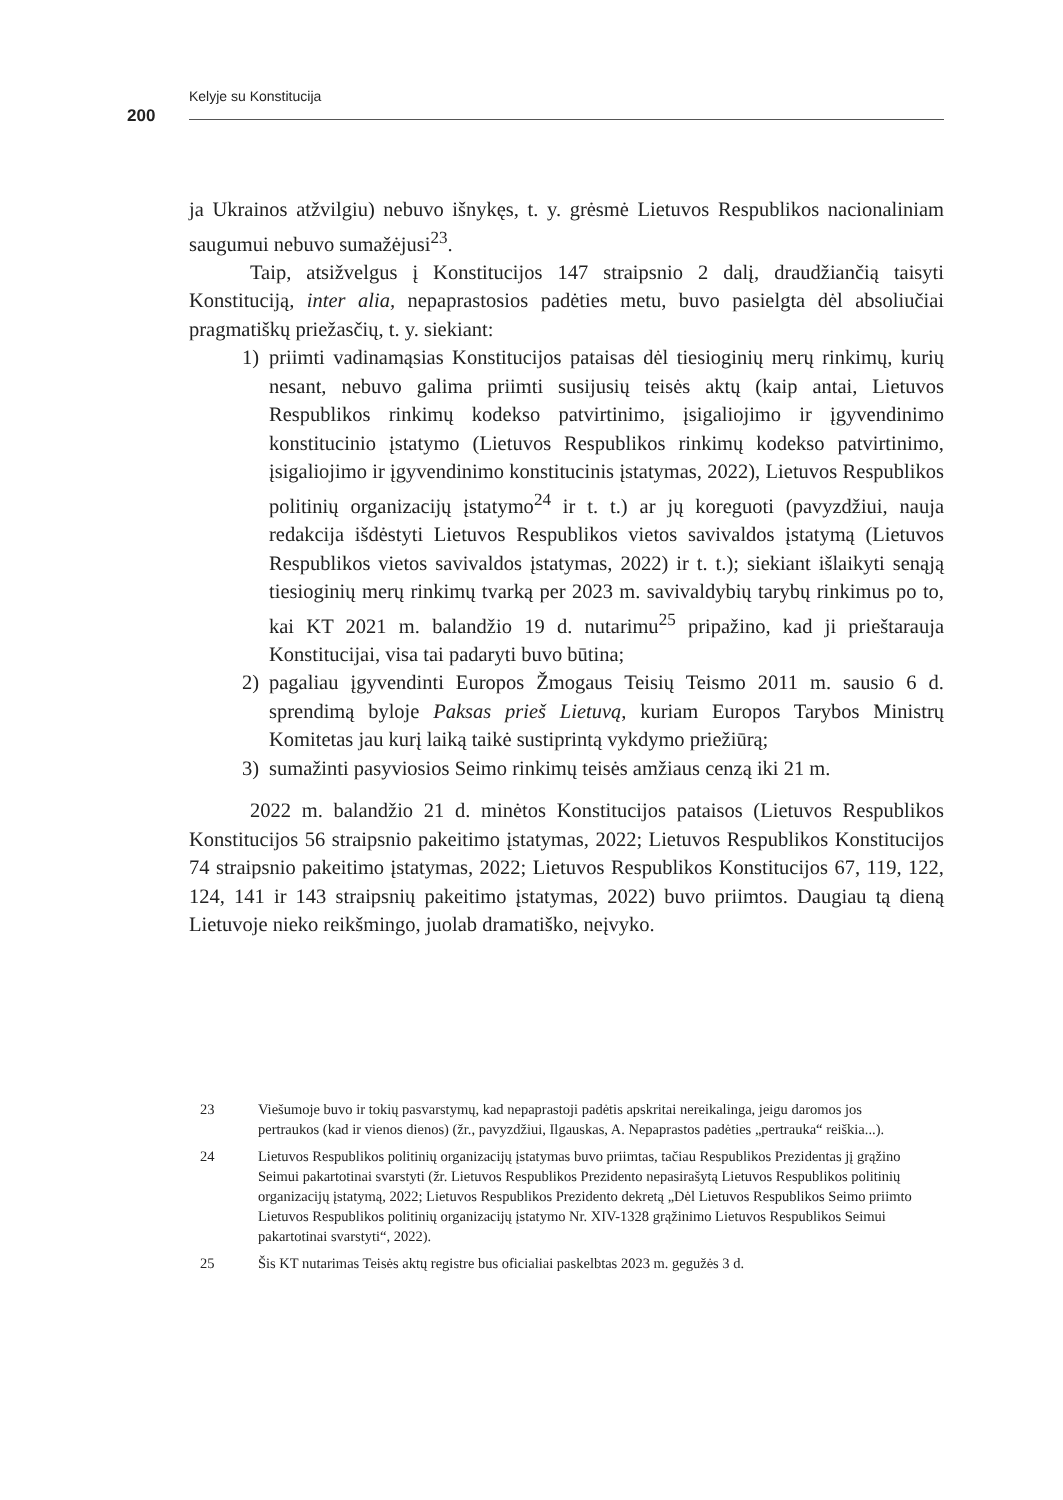Kelyje su Konstitucija
200
ja Ukrainos atžvilgiu) nebuvo išnykęs, t. y. grėsmė Lietuvos Respublikos nacionaliniam saugumui nebuvo sumažėjusi<sup>23</sup>.
Taip, atsižvelgus į Konstitucijos 147 straipsnio 2 dalį, draudžiančią taisyti Konstituciją, inter alia, nepaprastosios padėties metu, buvo pasielgta dėl absoliučiai pragmatiškų priežasčių, t. y. siekiant:
1) priimti vadinamąsias Konstitucijos pataisas dėl tiesioginių merų rinkimų, kurių nesant, nebuvo galima priimti susijusių teisės aktų (kaip antai, Lietuvos Respublikos rinkimų kodekso patvirtinimo, įsigaliojimo ir įgyvendinimo konstitucinio įstatymo (Lietuvos Respublikos rinkimų kodekso patvirtinimo, įsigaliojimo ir įgyvendinimo konstitucinis įstatymas, 2022), Lietuvos Respublikos politinių organizacijų įstatymo<sup>24</sup> ir t. t.) ar jų koreguoti (pavyzdžiui, nauja redakcija išdėstyti Lietuvos Respublikos vietos savivaldos įstatymą (Lietuvos Respublikos vietos savivaldos įstatymas, 2022) ir t. t.); siekiant išlaikyti senąją tiesioginių merų rinkimų tvarką per 2023 m. savivaldybių tarybų rinkimus po to, kai KT 2021 m. balandžio 19 d. nutarimu<sup>25</sup> pripažino, kad ji prieštarauja Konstitucijai, visa tai padaryti buvo būtina;
2) pagaliau įgyvendinti Europos Žmogaus Teisių Teismo 2011 m. sausio 6 d. sprendimą byloje Paksas prieš Lietuvą, kuriam Europos Tarybos Ministrų Komitetas jau kurį laiką taikė sustiprintą vykdymo priežiūrą;
3) sumažinti pasyviosios Seimo rinkimų teisės amžiaus cenzą iki 21 m.
2022 m. balandžio 21 d. minėtos Konstitucijos pataisos (Lietuvos Respublikos Konstitucijos 56 straipsnio pakeitimo įstatymas, 2022; Lietuvos Respublikos Konstitucijos 74 straipsnio pakeitimo įstatymas, 2022; Lietuvos Respublikos Konstitucijos 67, 119, 122, 124, 141 ir 143 straipsnių pakeitimo įstatymas, 2022) buvo priimtos. Daugiau tą dieną Lietuvoje nieko reikšmingo, juolab dramatiško, neįvyko.
23 Viešumoje buvo ir tokių pasvarstymų, kad nepaprastoji padėtis apskritai nereikalinga, jeigu daromos jos pertraukos (kad ir vienos dienos) (žr., pavyzdžiui, Ilgauskas, A. Nepaprastos padėties „pertrauka“ reiškia...).
24 Lietuvos Respublikos politinių organizacijų įstatymas buvo priimtas, tačiau Respublikos Prezidentas jį grąžino Seimui pakartotinai svarstyti (žr. Lietuvos Respublikos Prezidento nepasirašytą Lietuvos Respublikos politinių organizacijų įstatymą, 2022; Lietuvos Respublikos Prezidento dekretą „Dėl Lietuvos Respublikos Seimo priimto Lietuvos Respublikos politinių organizacijų įstatymo Nr. XIV-1328 grąžinimo Lietuvos Respublikos Seimui pakartotinai svarstyti“, 2022).
25 Šis KT nutarimas Teisės aktų registre bus oficialiai paskelbtas 2023 m. gegužės 3 d.